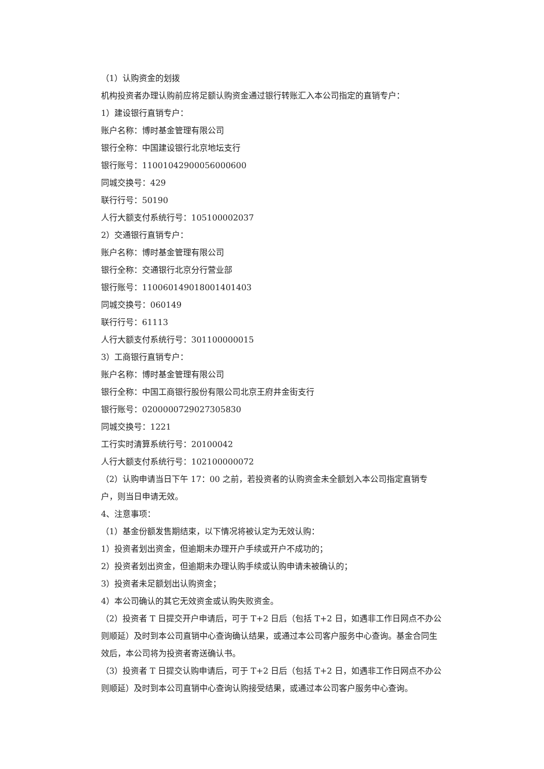（1）认购资金的划拨
机构投资者办理认购前应将足额认购资金通过银行转账汇入本公司指定的直销专户：
1）建设银行直销专户：
账户名称：博时基金管理有限公司
银行全称：中国建设银行北京地坛支行
银行账号：11001042900056000600
同城交换号：429
联行行号：50190
人行大额支付系统行号：105100002037
2）交通银行直销专户：
账户名称：博时基金管理有限公司
银行全称：交通银行北京分行营业部
银行账号：110060149018001401403
同城交换号：060149
联行行号：61113
人行大额支付系统行号：301100000015
3）工商银行直销专户：
账户名称：博时基金管理有限公司
银行全称：中国工商银行股份有限公司北京王府井金街支行
银行账号：0200000729027305830
同城交换号：1221
工行实时清算系统行号：20100042
人行大额支付系统行号：102100000072
（2）认购申请当日下午 17：00 之前，若投资者的认购资金未全额划入本公司指定直销专户，则当日申请无效。
4、注意事项：
（1）基金份额发售期结束，以下情况将被认定为无效认购：
1）投资者划出资金，但逾期未办理开户手续或开户不成功的；
2）投资者划出资金，但逾期未办理认购手续或认购申请未被确认的；
3）投资者未足额划出认购资金；
4）本公司确认的其它无效资金或认购失败资金。
（2）投资者 T 日提交开户申请后，可于 T+2 日后（包括 T+2 日，如遇非工作日网点不办公则顺延）及时到本公司直销中心查询确认结果，或通过本公司客户服务中心查询。基金合同生效后，本公司将为投资者寄送确认书。
（3）投资者 T 日提交认购申请后，可于 T+2 日后（包括 T+2 日，如遇非工作日网点不办公则顺延）及时到本公司直销中心查询认购接受结果，或通过本公司客户服务中心查询。